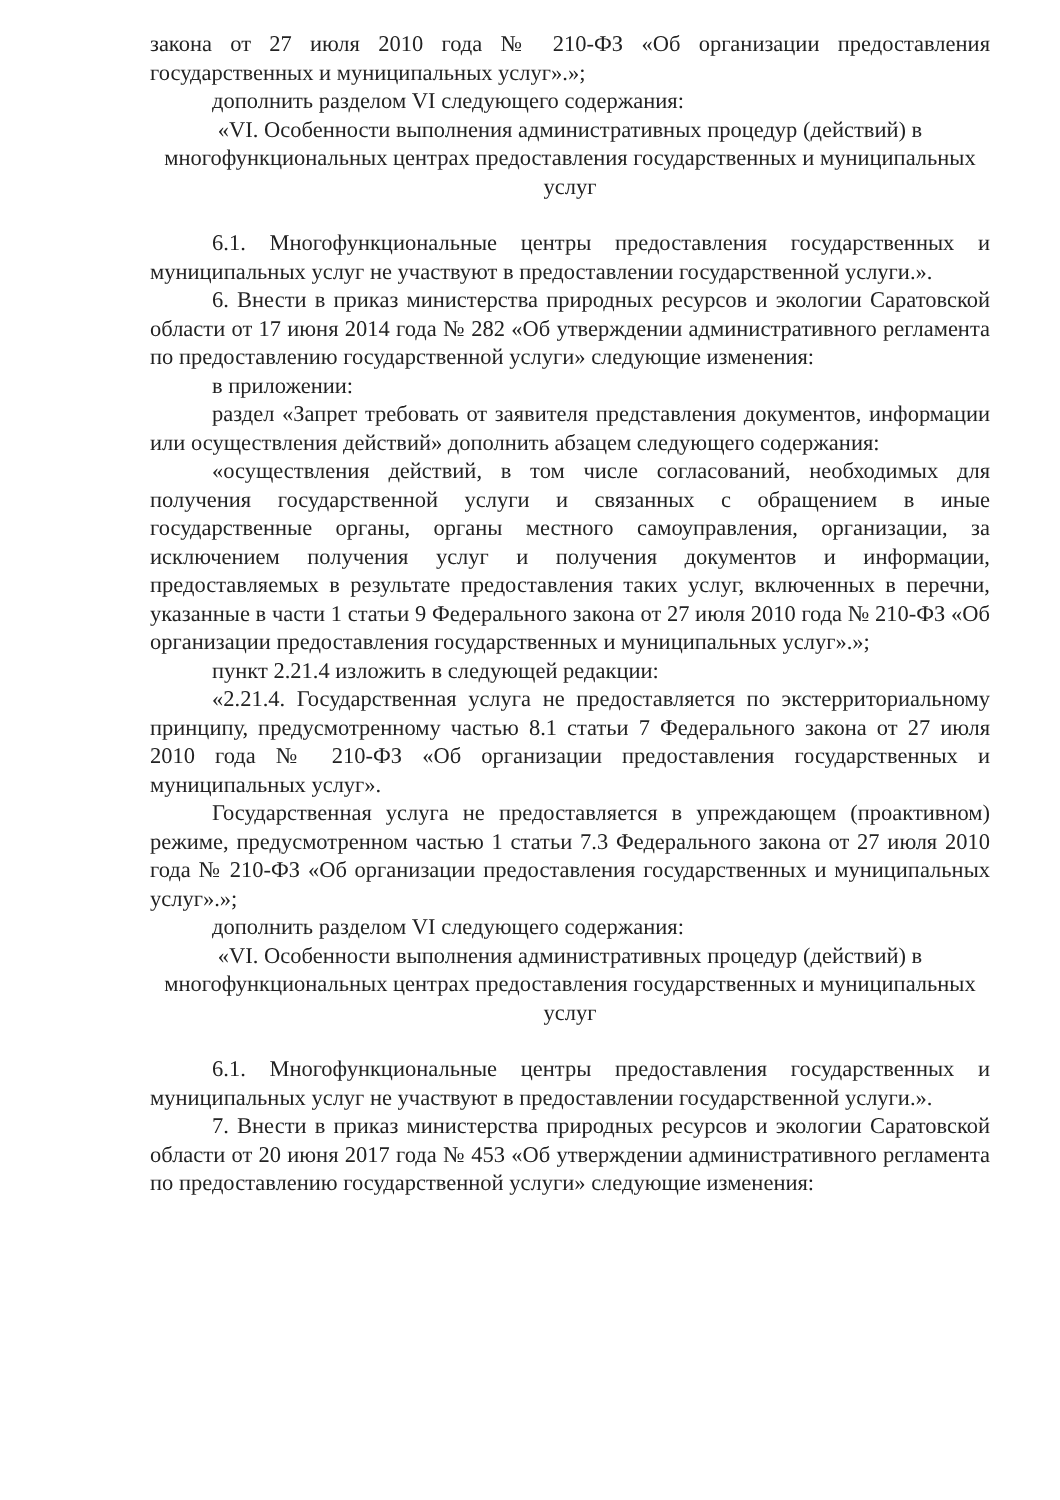закона от 27 июля 2010 года № 210-ФЗ «Об организации предоставления государственных и муниципальных услуг».»;
дополнить разделом VI следующего содержания:
«VI. Особенности выполнения административных процедур (действий) в многофункциональных центрах предоставления государственных и муниципальных услуг
6.1. Многофункциональные центры предоставления государственных и муниципальных услуг не участвуют в предоставлении государственной услуги.».
6. Внести в приказ министерства природных ресурсов и экологии Саратовской области от 17 июня 2014 года № 282 «Об утверждении административного регламента по предоставлению государственной услуги» следующие изменения:
в приложении:
раздел «Запрет требовать от заявителя представления документов, информации или осуществления действий» дополнить абзацем следующего содержания:
«осуществления действий, в том числе согласований, необходимых для получения государственной услуги и связанных с обращением в иные государственные органы, органы местного самоуправления, организации, за исключением получения услуг и получения документов и информации, предоставляемых в результате предоставления таких услуг, включенных в перечни, указанные в части 1 статьи 9 Федерального закона от 27 июля 2010 года № 210-ФЗ «Об организации предоставления государственных и муниципальных услуг».»;
пункт 2.21.4 изложить в следующей редакции:
«2.21.4. Государственная услуга не предоставляется по экстерриториальному принципу, предусмотренному частью 8.1 статьи 7 Федерального закона от 27 июля 2010 года № 210-ФЗ «Об организации предоставления государственных и муниципальных услуг».
Государственная услуга не предоставляется в упреждающем (проактивном) режиме, предусмотренном частью 1 статьи 7.3 Федерального закона от 27 июля 2010 года № 210-ФЗ «Об организации предоставления государственных и муниципальных услуг».»;
дополнить разделом VI следующего содержания:
«VI. Особенности выполнения административных процедур (действий) в многофункциональных центрах предоставления государственных и муниципальных услуг
6.1. Многофункциональные центры предоставления государственных и муниципальных услуг не участвуют в предоставлении государственной услуги.».
7. Внести в приказ министерства природных ресурсов и экологии Саратовской области от 20 июня 2017 года № 453 «Об утверждении административного регламента по предоставлению государственной услуги» следующие изменения: